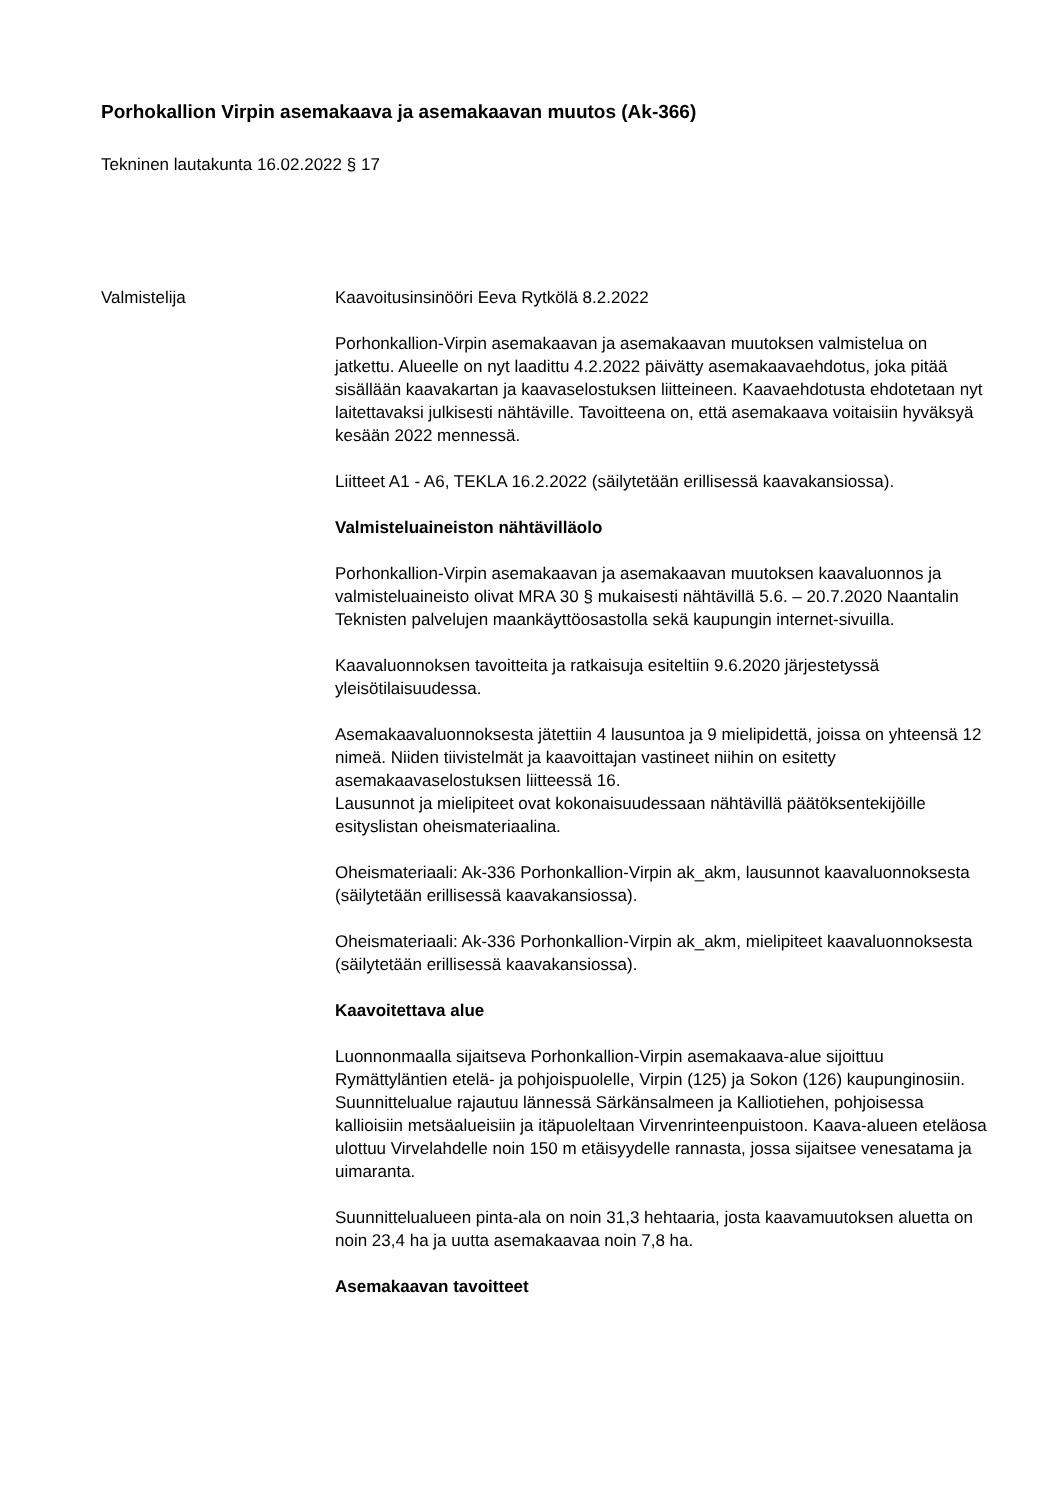Porhokallion Virpin asemakaava ja asemakaavan muutos (Ak-366)
Tekninen lautakunta 16.02.2022 § 17
Valmistelija Kaavoitusinsinööri Eeva Rytkölä 8.2.2022
Porhonkallion-Virpin asemakaavan ja asemakaavan muutoksen valmistelua on jatkettu. Alueelle on nyt laadittu 4.2.2022 päivätty asemakaavaehdotus, joka pitää sisällään kaavakartan ja kaavaselostuksen liitteineen. Kaavaehdotusta ehdotetaan nyt laitettavaksi julkisesti nähtäville. Tavoitteena on, että asemakaava voitaisiin hyväksyä kesään 2022 mennessä.
Liitteet A1 - A6, TEKLA 16.2.2022 (säilytetään erillisessä kaavakansiossa).
Valmisteluaineiston nähtävilläolo
Porhonkallion-Virpin asemakaavan ja asemakaavan muutoksen kaavaluonnos ja valmisteluaineisto olivat MRA 30 § mukaisesti nähtävillä 5.6. – 20.7.2020 Naantalin Teknisten palvelujen maankäyttöosastolla sekä kaupungin internet-sivuilla.
Kaavaluonnoksen tavoitteita ja ratkaisuja esiteltiin 9.6.2020 järjestetyssä yleisötilaisuudessa.
Asemakaavaluonnoksesta jätettiin 4 lausuntoa ja 9 mielipidettä, joissa on yhteensä 12 nimeä. Niiden tiivistelmät ja kaavoittajan vastineet niihin on esitetty asemakaavaselostuksen liitteessä 16.
Lausunnot ja mielipiteet ovat kokonaisuudessaan nähtävillä päätöksentekijöille esityslistan oheismateriaalina.
Oheismateriaali: Ak-336 Porhonkallion-Virpin ak_akm, lausunnot kaavaluonnoksesta (säilytetään erillisessä kaavakansiossa).
Oheismateriaali: Ak-336 Porhonkallion-Virpin ak_akm, mielipiteet kaavaluonnoksesta (säilytetään erillisessä kaavakansiossa).
Kaavoitettava alue
Luonnonmaalla sijaitseva Porhonkallion-Virpin asemakaava-alue sijoittuu Rymättyläntien etelä- ja pohjoispuolelle, Virpin (125) ja Sokon (126) kaupunginosiin. Suunnittelualue rajautuu lännessä Särkänsalmeen ja Kalliotiehen, pohjoisessa kallioisiin metsäalueisiin ja itäpuoleltaan Virvenrinteenpuistoon. Kaava-alueen eteläosa ulottuu Virvelahdelle noin 150 m etäisyydelle rannasta, jossa sijaitsee venesatama ja uimaranta.
Suunnittelualueen pinta-ala on noin 31,3 hehtaaria, josta kaavamuutoksen aluetta on noin 23,4 ha ja uutta asemakaavaa noin 7,8 ha.
Asemakaavan tavoitteet